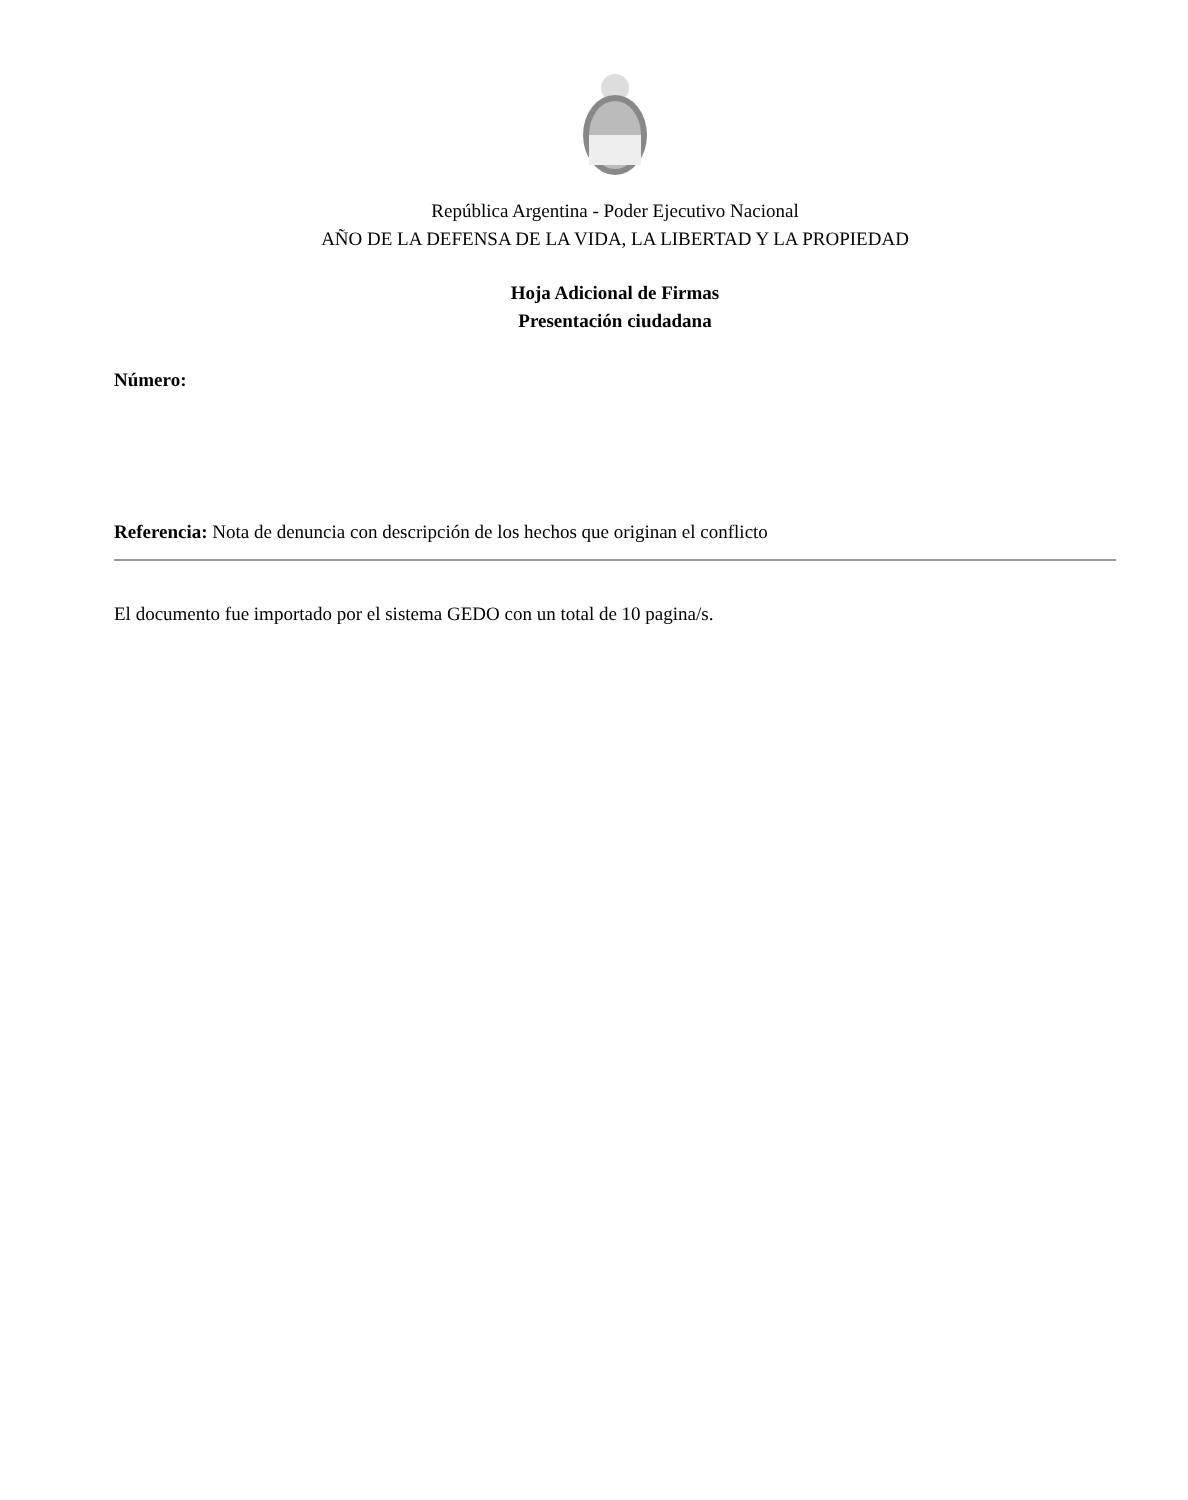República Argentina - Poder Ejecutivo Nacional
AÑO DE LA DEFENSA DE LA VIDA, LA LIBERTAD Y LA PROPIEDAD
Hoja Adicional de Firmas
Presentación ciudadana
Número:
Referencia: Nota de denuncia con descripción de los hechos que originan el conflicto
El documento fue importado por el sistema GEDO con un total de 10 pagina/s.